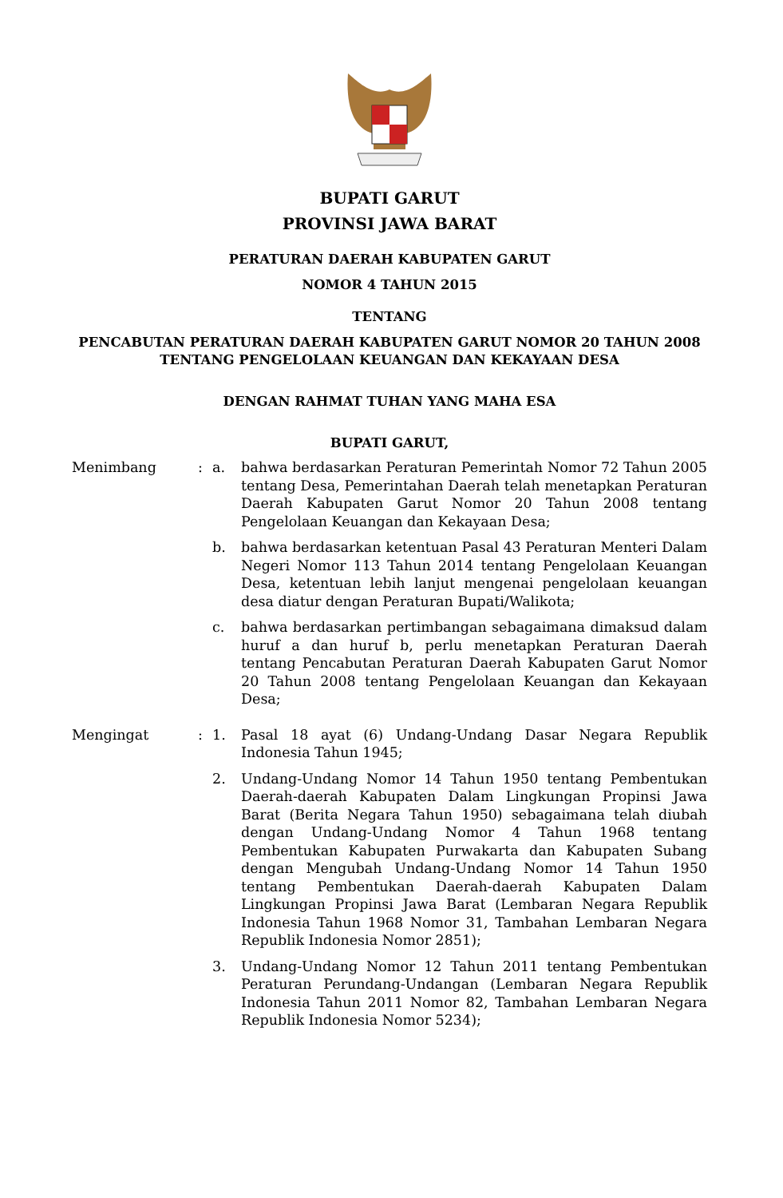BUPATI GARUT
PROVINSI JAWA BARAT
PERATURAN DAERAH KABUPATEN GARUT
NOMOR 4 TAHUN 2015
TENTANG
PENCABUTAN PERATURAN DAERAH KABUPATEN GARUT NOMOR 20 TAHUN 2008
TENTANG PENGELOLAAN KEUANGAN DAN KEKAYAAN DESA
DENGAN RAHMAT TUHAN YANG MAHA ESA
BUPATI GARUT,
| Menimbang | : | a. | bahwa berdasarkan Peraturan Pemerintah Nomor 72 Tahun 2005 tentang Desa, Pemerintahan Daerah telah menetapkan Peraturan Daerah Kabupaten Garut Nomor 20 Tahun 2008 tentang Pengelolaan Keuangan dan Kekayaan Desa; |
| | | b. | bahwa berdasarkan ketentuan Pasal 43 Peraturan Menteri Dalam Negeri Nomor 113 Tahun 2014 tentang Pengelolaan Keuangan Desa, ketentuan lebih lanjut mengenai pengelolaan keuangan desa diatur dengan Peraturan Bupati/Walikota; |
| | | c. | bahwa berdasarkan pertimbangan sebagaimana dimaksud dalam huruf a dan huruf b, perlu menetapkan Peraturan Daerah tentang Pencabutan Peraturan Daerah Kabupaten Garut Nomor 20 Tahun 2008 tentang Pengelolaan Keuangan dan Kekayaan Desa; |
| Mengingat | : | 1. | Pasal 18 ayat (6) Undang-Undang Dasar Negara Republik Indonesia Tahun 1945; |
| | | 2. | Undang-Undang Nomor 14 Tahun 1950 tentang Pembentukan Daerah-daerah Kabupaten Dalam Lingkungan Propinsi Jawa Barat (Berita Negara Tahun 1950) sebagaimana telah diubah dengan Undang-Undang Nomor 4 Tahun 1968 tentang Pembentukan Kabupaten Purwakarta dan Kabupaten Subang dengan Mengubah Undang-Undang Nomor 14 Tahun 1950 tentang Pembentukan Daerah-daerah Kabupaten Dalam Lingkungan Propinsi Jawa Barat (Lembaran Negara Republik Indonesia Tahun 1968 Nomor 31, Tambahan Lembaran Negara Republik Indonesia Nomor 2851); |
| | | 3. | Undang-Undang Nomor 12 Tahun 2011 tentang Pembentukan Peraturan Perundang-Undangan (Lembaran Negara Republik Indonesia Tahun 2011 Nomor 82, Tambahan Lembaran Negara Republik Indonesia Nomor 5234); |